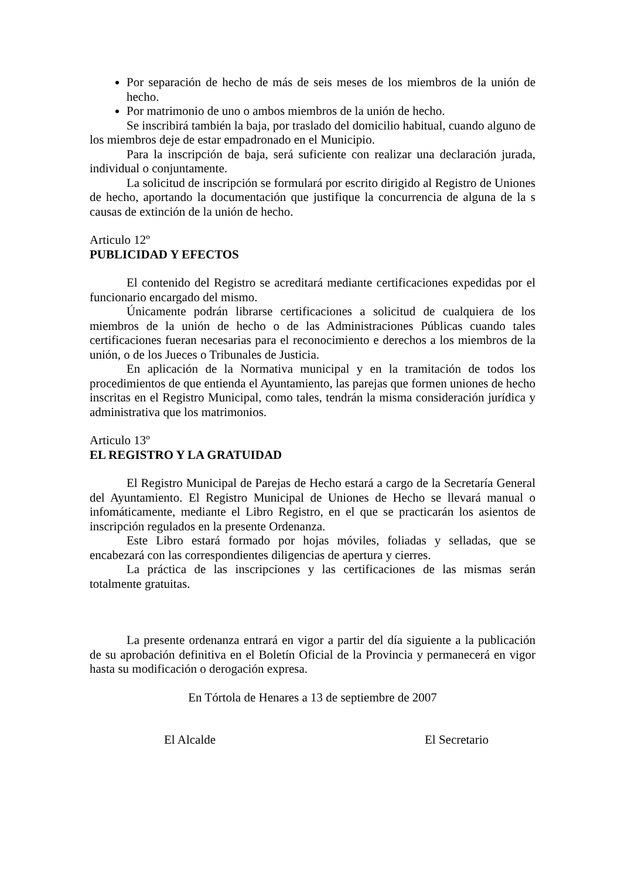Por separación de hecho de más de seis meses de los miembros de la unión de hecho.
Por matrimonio de uno o ambos miembros de la unión de hecho.
Se inscribirá también la baja, por traslado del domicilio habitual, cuando alguno de los miembros deje de estar empadronado en el Municipio.
Para la inscripción de baja, será suficiente con realizar una declaración jurada, individual o conjuntamente.
La solicitud de inscripción se formulará por escrito dirigido al Registro de Uniones de hecho, aportando la documentación que justifique la concurrencia de alguna de la s causas de extinción de la unión de hecho.
Articulo 12º
PUBLICIDAD Y EFECTOS
El contenido del Registro se acreditará mediante certificaciones expedidas por el funcionario encargado del mismo.
Únicamente podrán librarse certificaciones a solicitud de cualquiera de los miembros de la unión de hecho o de las Administraciones Públicas cuando tales certificaciones fueran necesarias para el reconocimiento e derechos a los miembros de la unión, o de los Jueces o Tribunales de Justicia.
En aplicación de la Normativa municipal y en la tramitación de todos los procedimientos de que entienda el Ayuntamiento, las parejas que formen uniones de hecho inscritas en el Registro Municipal, como tales, tendrán la misma consideración jurídica y administrativa que los matrimonios.
Articulo 13º
EL REGISTRO Y LA GRATUIDAD
El Registro Municipal de Parejas de Hecho estará a cargo de la Secretaría General del Ayuntamiento. El Registro Municipal de Uniones de Hecho se llevará manual o infomáticamente, mediante el Libro Registro, en el que se practicarán los asientos de inscripción regulados en la presente Ordenanza.
Este Libro estará formado por hojas móviles, foliadas y selladas, que se encabezará con las correspondientes diligencias de apertura y cierres.
La práctica de las inscripciones y las certificaciones de las mismas serán totalmente gratuitas.
La presente ordenanza entrará en vigor a partir del día siguiente a la publicación de su aprobación definitiva en el Boletín Oficial de la Provincia y permanecerá en vigor hasta su modificación o derogación expresa.
En Tórtola de Henares a 13 de septiembre de 2007
El Alcalde El Secretario